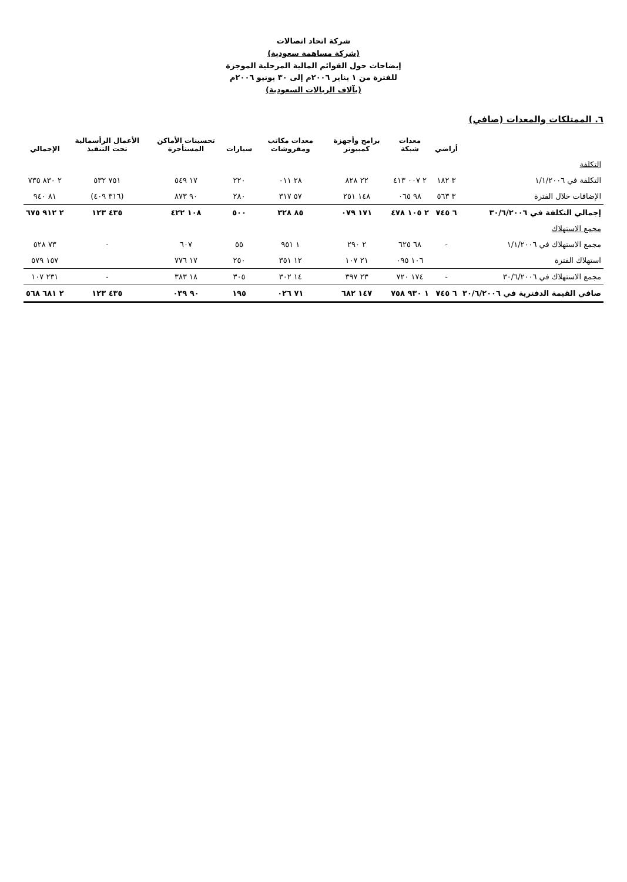شركة اتحاد اتصالات
(شركة مساهمة سعودية)
إيضاحات حول القوائم المالية المرحلية الموجزة
للفترة من ١ يناير ٢٠٠٦م إلى ٣٠ يونيو ٢٠٠٦م
(بآلاف الريالات السعودية)
٦. الممتلكات والمعدات (صافي)
| | أراضي | معدات شبكة | برامج وأجهزة كمبيوتر | معدات مكاتب ومفروشات | سيارات | تحسينات الأماكن المستأجرة | الأعمال الرأسمالية تحت التنفيذ | الإجمالي |
| --- | --- | --- | --- | --- | --- | --- | --- | --- |
| التكلفة | | | | | | | | |
| التكلفة في ١/١/٢٠٠٦ | ٣ ١٨٢ | ٢ ٠٠٧ ٤١٣ | ٢٢ ٨٢٨ | ٢٨ ٠١١ | ٢٢٠ | ١٧ ٥٤٩ | ٧٥١ ٥٣٢ | ٢ ٨٣٠ ٧٣٥ |
| الإضافات خلال الفترة | ٣ ٥٦٣ | ٩٨ ٠٦٥ | ١٤٨ ٢٥١ | ٥٧ ٣١٧ | ٢٨٠ | ٩٠ ٨٧٣ | (٣١٦ ٤٠٩) | ٨١ ٩٤٠ |
| إجمالي التكلفة في ٣٠/٦/٢٠٠٦ | ٦ ٧٤٥ | ٢ ١٠٥ ٤٧٨ | ١٧١ ٠٧٩ | ٨٥ ٣٢٨ | ٥٠٠ | ١٠٨ ٤٢٢ | ٤٣٥ ١٢٣ | ٢ ٩١٢ ٦٧٥ |
| مجمع الاستهلاك | | | | | | | | |
| مجمع الاستهلاك في ١/١/٢٠٠٦ | - | ٦٨ ٦٢٥ | ٢ ٢٩٠ | ١ ٩٥١ | ٥٥ | ٦٠٧ | - | ٧٣ ٥٢٨ |
| استهلاك الفترة | | ١٠٦ ٠٩٥ | ٢١ ١٠٧ | ١٢ ٣٥١ | ٢٥٠ | ١٧ ٧٧٦ | | ١٥٧ ٥٧٩ |
| مجمع الاستهلاك في ٣٠/٦/٢٠٠٦ | - | ١٧٤ ٧٢٠ | ٢٣ ٣٩٧ | ١٤ ٣٠٢ | ٣٠٥ | ١٨ ٣٨٣ | - | ٢٣١ ١٠٧ |
| صافي القيمة الدفترية في ٣٠/٦/٢٠٠٦ | ٦ ٧٤٥ | ١ ٩٣٠ ٧٥٨ | ١٤٧ ٦٨٢ | ٧١ ٠٢٦ | ١٩٥ | ٩٠ ٠٣٩ | ٤٣٥ ١٢٣ | ٢ ٦٨١ ٥٦٨ |